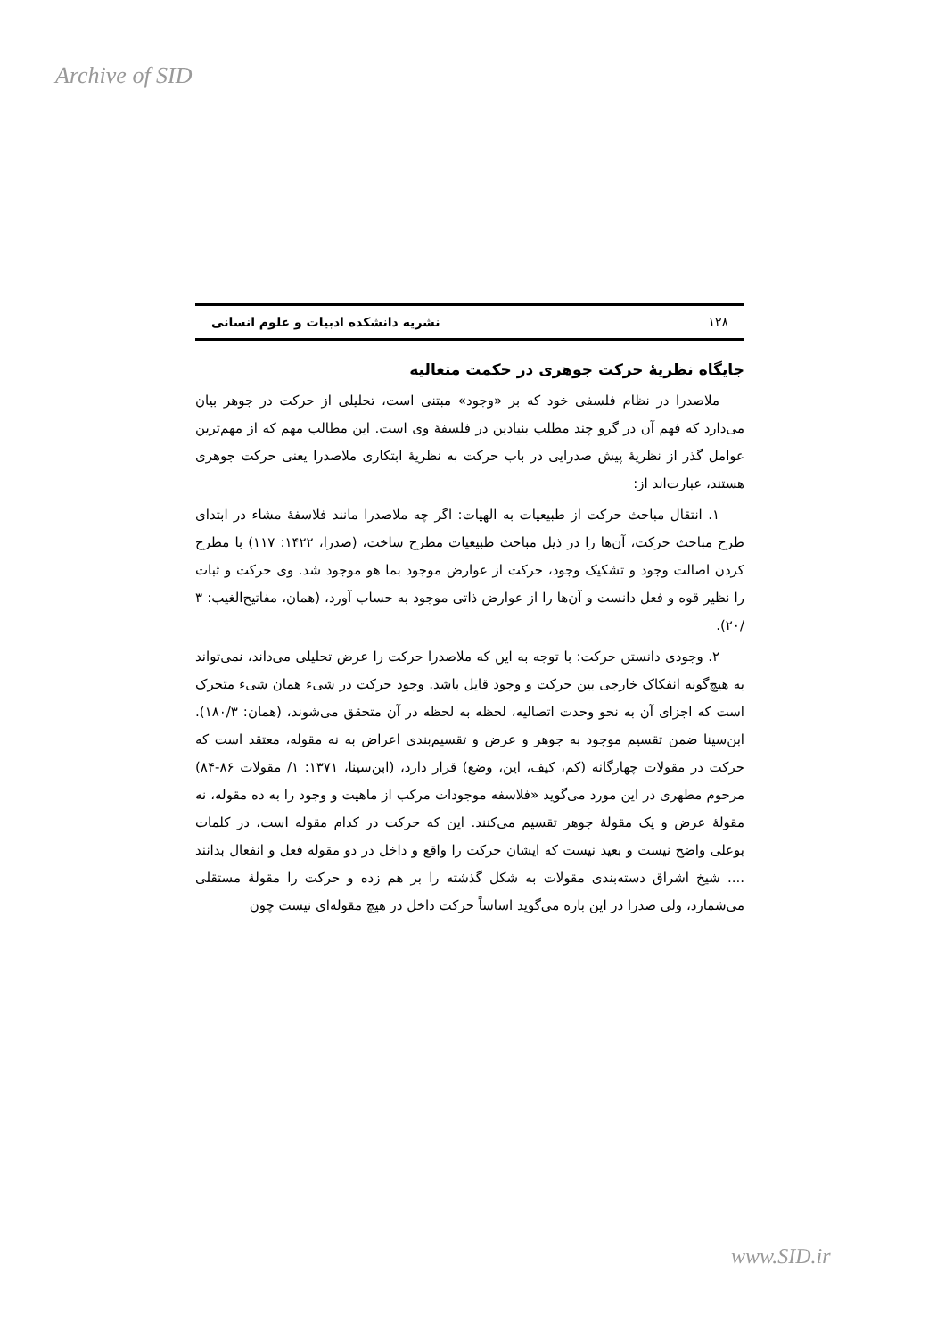Archive of SID
۱۲۸ نشریه دانشکده ادبیات و علوم انسانی
جایگاه نظریهٔ حرکت جوهری در حکمت متعالیه
ملاصدرا در نظام فلسفی خود که بر «وجود» مبتنی است، تحلیلی از حرکت در جوهر بیان می‌دارد که فهم آن در گرو چند مطلب بنیادین در فلسفهٔ وی است. این مطالب مهم که از مهم‌ترین عوامل گذر از نظریهٔ پیش صدرایی در باب حرکت به نظریهٔ ابتکاری ملاصدرا یعنی حرکت جوهری هستند، عبارت‌اند از:
۱. انتقال مباحث حرکت از طبیعیات به الهیات: اگر چه ملاصدرا مانند فلاسفهٔ مشاء در ابتدای طرح مباحث حرکت، آن‌ها را در ذیل مباحث طبیعیات مطرح ساخت، (صدرا، ۱۴۲۲: ۱۱۷) با مطرح کردن اصالت وجود و تشکیک وجود، حرکت از عوارض موجود بما هو موجود شد. وی حرکت و ثبات را نظیر قوه و فعل دانست و آن‌ها را از عوارض ذاتی موجود به حساب آورد، (همان، مفاتیح‌الغیب: ۳ /۲۰).
۲. وجودی دانستن حرکت: با توجه به این که ملاصدرا حرکت را عرض تحلیلی می‌داند، نمی‌تواند به هیچ‌گونه انفکاک خارجی بین حرکت و وجود قایل باشد. وجود حرکت در شیء همان شیء متحرک است که اجزای آن به نحو وحدت اتصالیه، لحظه به لحظه در آن متحقق می‌شوند، (همان: ۱۸۰/۳). ابن‌سینا ضمن تقسیم موجود به جوهر و عرض و تقسیم‌بندی اعراض به نه مقوله، معتقد است که حرکت در مقولات چهارگانه (کم، کیف، این، وضع) قرار دارد، (ابن‌سینا، ۱۳۷۱: ۱/ مقولات ۸۶-۸۴) مرحوم مطهری در این مورد می‌گوید «فلاسفه موجودات مرکب از ماهیت و وجود را به ده مقوله، نه مقولهٔ عرض و یک مقولهٔ جوهر تقسیم می‌کنند. این که حرکت در کدام مقوله است، در کلمات بوعلی واضح نیست و بعید نیست که ایشان حرکت را واقع و داخل در دو مقوله فعل و انفعال بدانند .... شیخ اشراق دسته‌بندی مقولات به شکل گذشته را بر هم زده و حرکت را مقولهٔ مستقلی می‌شمارد، ولی صدرا در این باره می‌گوید اساساً حرکت داخل در هیچ مقوله‌ای نیست چون
www.SID.ir